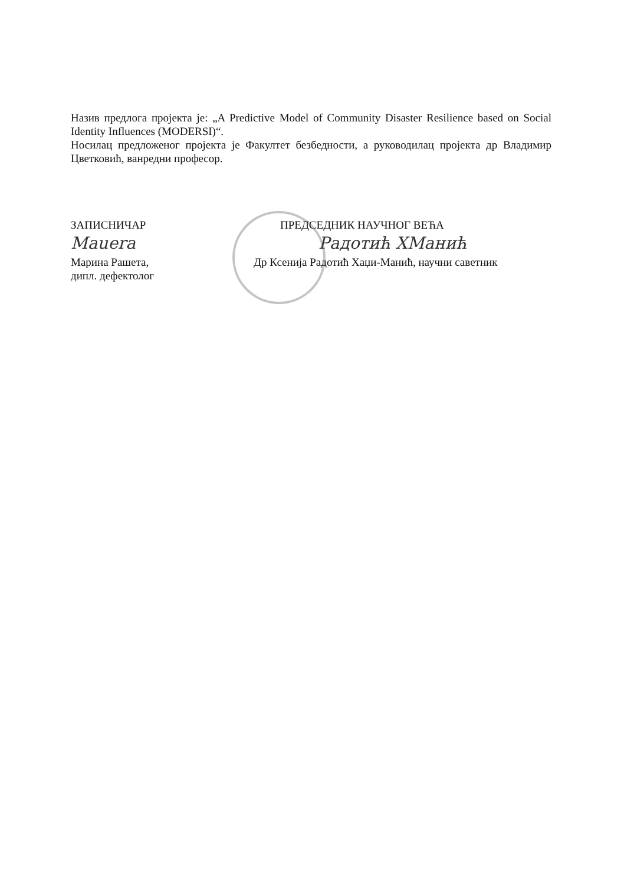Назив предлога пројекта је: „A Predictive Model of Community Disaster Resilience based on Social Identity Influences (MODERSI)“.
Носилац предложеног пројекта је Факултет безбедности, а руководилац пројекта др Владимир Цветковић, ванредни професор.
ЗАПИСНИЧАР
Mauera
Марина Рашета,
дипл. дефектолог
ПРЕДСЕДНИК НАУЧНОГ ВЕЋА
Радотић ХМанић
Др Ксенија Радотић Хаџи-Манић, научни саветник